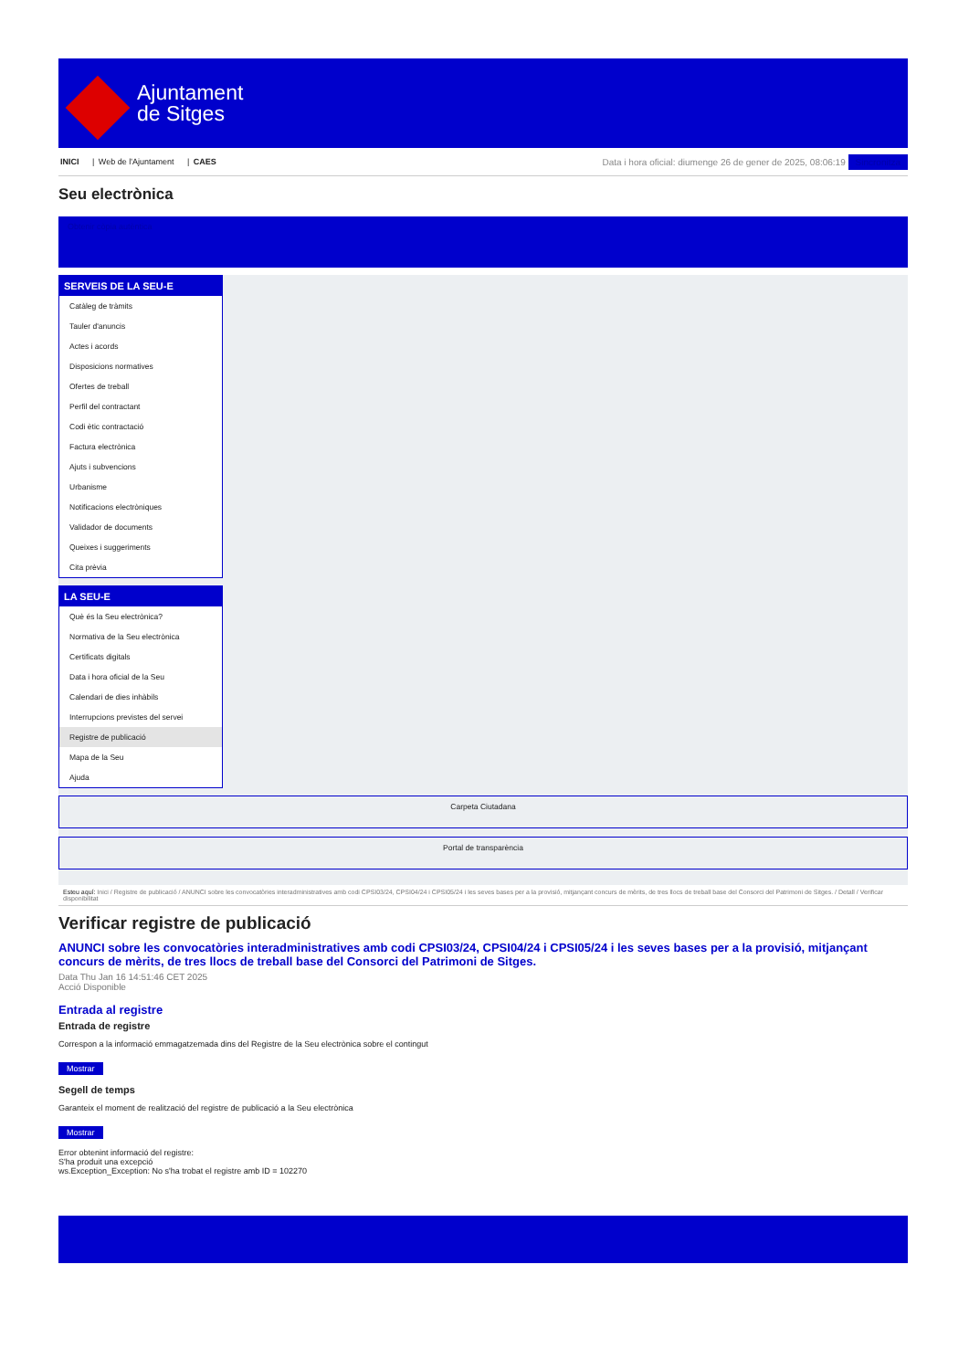Ajuntament
de Sitges
INICI | Web de l'Ajuntament | CAES
Data i hora oficial: diumenge 26 de gener de 2025, 08:06:19 Sincronitza
Seu electrònica
Obtenir còpia autèntica
SERVEIS DE LA SEU-E
Catàleg de tràmits
Tauler d'anuncis
Actes i acords
Disposicions normatives
Ofertes de treball
Perfil del contractant
Codi ètic contractació
Factura electrònica
Ajuts i subvencions
Urbanisme
Notificacions electròniques
Validador de documents
Queixes i suggeriments
Cita prèvia
LA SEU-E
Què és la Seu electrònica?
Normativa de la Seu electrònica
Certificats digitals
Data i hora oficial de la Seu
Calendari de dies inhàbils
Interrupcions previstes del servei
Registre de publicació
Mapa de la Seu
Ajuda
Carpeta Ciutadana
Portal de transparència
Esteu aquí: Inici / Registre de publicació / ANUNCI sobre les convocatòries interadministratives amb codi CPSI03/24, CPSI04/24 i CPSI05/24 i les seves bases per a la provisió, mitjançant concurs de mèrits, de tres llocs de treball base del Consorci del Patrimoni de Sitges. / Detall / Verificar disponibilitat
Verificar registre de publicació
ANUNCI sobre les convocatòries interadministratives amb codi CPSI03/24, CPSI04/24 i CPSI05/24 i les seves bases per a la provisió, mitjançant concurs de mèrits, de tres llocs de treball base del Consorci del Patrimoni de Sitges.
Data Thu Jan 16 14:51:46 CET 2025
Acció Disponible
Entrada al registre
Entrada de registre
Correspon a la informació emmagatzemada dins del Registre de la Seu electrònica sobre el contingut
Mostrar
Segell de temps
Garanteix el moment de realització del registre de publicació a la Seu electrònica
Mostrar
Error obtenint informació del registre:
S'ha produit una excepció
ws.Exception_Exception: No s'ha trobat el registre amb ID = 102270